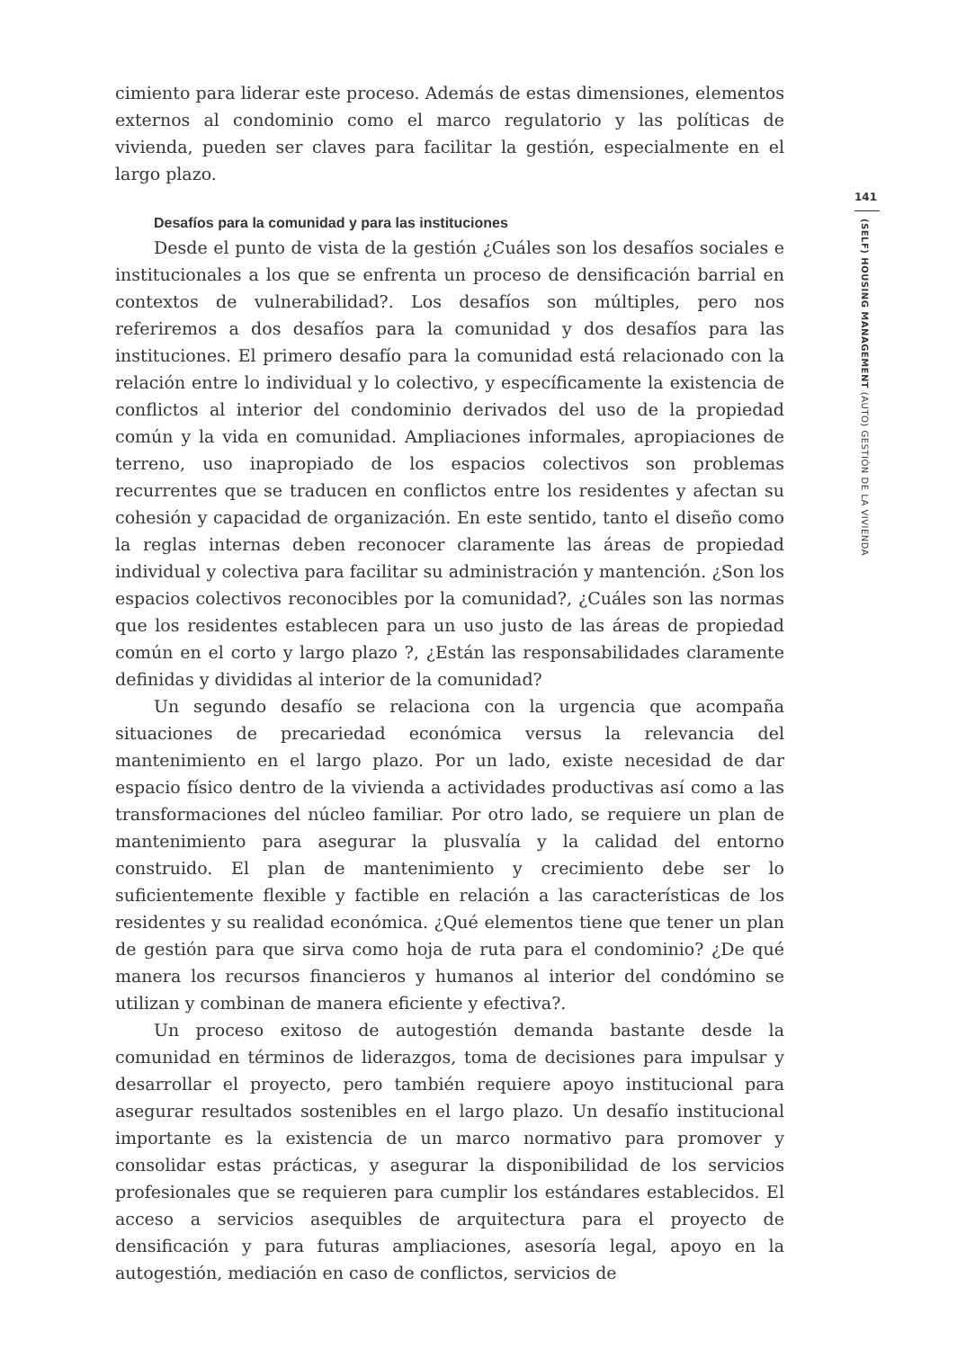cimiento para liderar este proceso. Además de estas dimensiones, elementos externos al condominio como el marco regulatorio y las políticas de vivienda, pueden ser claves para facilitar la gestión, especialmente en el largo plazo.
Desafíos para la comunidad y para las instituciones
Desde el punto de vista de la gestión ¿Cuáles son los desafíos sociales e institucionales a los que se enfrenta un proceso de densificación barrial en contextos de vulnerabilidad?. Los desafíos son múltiples, pero nos referiremos a dos desafíos para la comunidad y dos desafíos para las instituciones. El primero desafío para la comunidad está relacionado con la relación entre lo individual y lo colectivo, y específicamente la existencia de conflictos al interior del condominio derivados del uso de la propiedad común y la vida en comunidad. Ampliaciones informales, apropiaciones de terreno, uso inapropiado de los espacios colectivos son problemas recurrentes que se traducen en conflictos entre los residentes y afectan su cohesión y capacidad de organización. En este sentido, tanto el diseño como la reglas internas deben reconocer claramente las áreas de propiedad individual y colectiva para facilitar su administración y mantención. ¿Son los espacios colectivos reconocibles por la comunidad?, ¿Cuáles son las normas que los residentes establecen para un uso justo de las áreas de propiedad común en el corto y largo plazo ?, ¿Están las responsabilidades claramente definidas y divididas al interior de la comunidad?
Un segundo desafío se relaciona con la urgencia que acompaña situaciones de precariedad económica versus la relevancia del mantenimiento en el largo plazo. Por un lado, existe necesidad de dar espacio físico dentro de la vivienda a actividades productivas así como a las transformaciones del núcleo familiar. Por otro lado, se requiere un plan de mantenimiento para asegurar la plusvalía y la calidad del entorno construido. El plan de mantenimiento y crecimiento debe ser lo suficientemente flexible y factible en relación a las características de los residentes y su realidad económica. ¿Qué elementos tiene que tener un plan de gestión para que sirva como hoja de ruta para el condominio? ¿De qué manera los recursos financieros y humanos al interior del condómino se utilizan y combinan de manera eficiente y efectiva?.
Un proceso exitoso de autogestión demanda bastante desde la comunidad en términos de liderazgos, toma de decisiones para impulsar y desarrollar el proyecto, pero también requiere apoyo institucional para asegurar resultados sostenibles en el largo plazo. Un desafío institucional importante es la existencia de un marco normativo para promover y consolidar estas prácticas, y asegurar la disponibilidad de los servicios profesionales que se requieren para cumplir los estándares establecidos. El acceso a servicios asequibles de arquitectura para el proyecto de densificación y para futuras ampliaciones, asesoría legal, apoyo en la autogestión, mediación en caso de conflictos, servicios de
141
(SELF) HOUSING MANAGEMENT (AUTO) GESTIÓN DE LA VIVIENDA